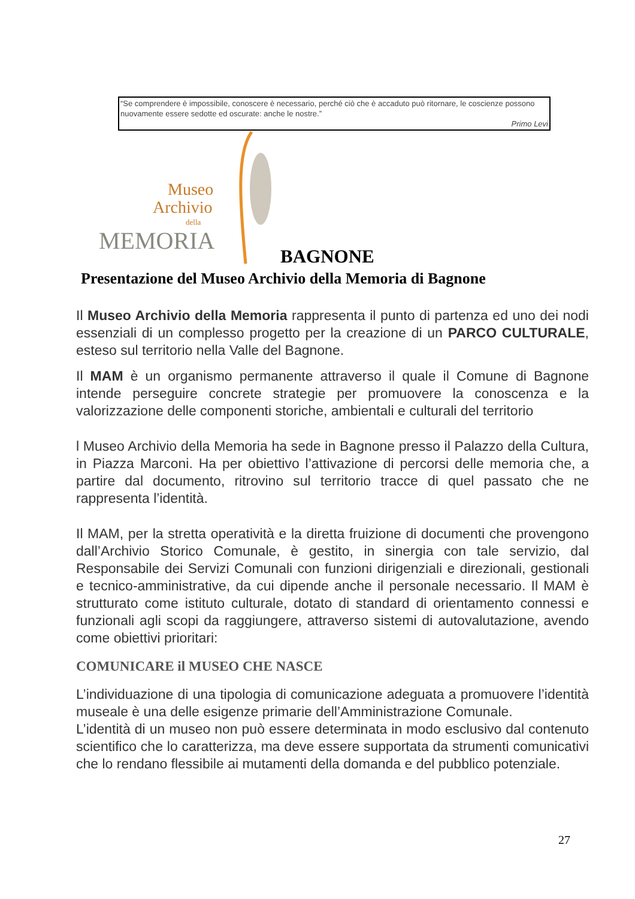“Se comprendere è impossibile, conoscere è necessario, perché ciò che è accaduto può ritornare, le coscienze possono nuovamente essere sedotte ed oscurate: anche le nostre.”
Primo Levi
Museo
Archivio
della
MEMORIA
BAGNONE
Presentazione del Museo Archivio della Memoria di Bagnone
Il Museo Archivio della Memoria rappresenta il punto di partenza ed uno dei nodi essenziali di un complesso progetto per la creazione di un PARCO CULTURALE, esteso sul territorio nella Valle del Bagnone.
Il MAM è un organismo permanente attraverso il quale il Comune di Bagnone intende perseguire concrete strategie per promuovere la conoscenza e la valorizzazione delle componenti storiche, ambientali e culturali del territorio
l Museo Archivio della Memoria ha sede in Bagnone presso il Palazzo della Cultura, in Piazza Marconi. Ha per obiettivo l’attivazione di percorsi delle memoria che, a partire dal documento, ritrovino sul territorio tracce di quel passato che ne rappresenta l’identità.
Il MAM, per la stretta operatività e la diretta fruizione di documenti che provengono dall’Archivio Storico Comunale, è gestito, in sinergia con tale servizio, dal Responsabile dei Servizi Comunali con funzioni dirigenziali e direzionali, gestionali e tecnico-amministrative, da cui dipende anche il personale necessario. Il MAM è strutturato come istituto culturale, dotato di standard di orientamento connessi e funzionali agli scopi da raggiungere, attraverso sistemi di autovalutazione, avendo come obiettivi prioritari:
COMUNICARE il MUSEO CHE NASCE
L’individuazione di una tipologia di comunicazione adeguata a promuovere l’identità museale è una delle esigenze primarie dell’Amministrazione Comunale.
L’identità di un museo non può essere determinata in modo esclusivo dal contenuto scientifico che lo caratterizza, ma deve essere supportata da strumenti comunicativi che lo rendano flessibile ai mutamenti della domanda e del pubblico potenziale.
27